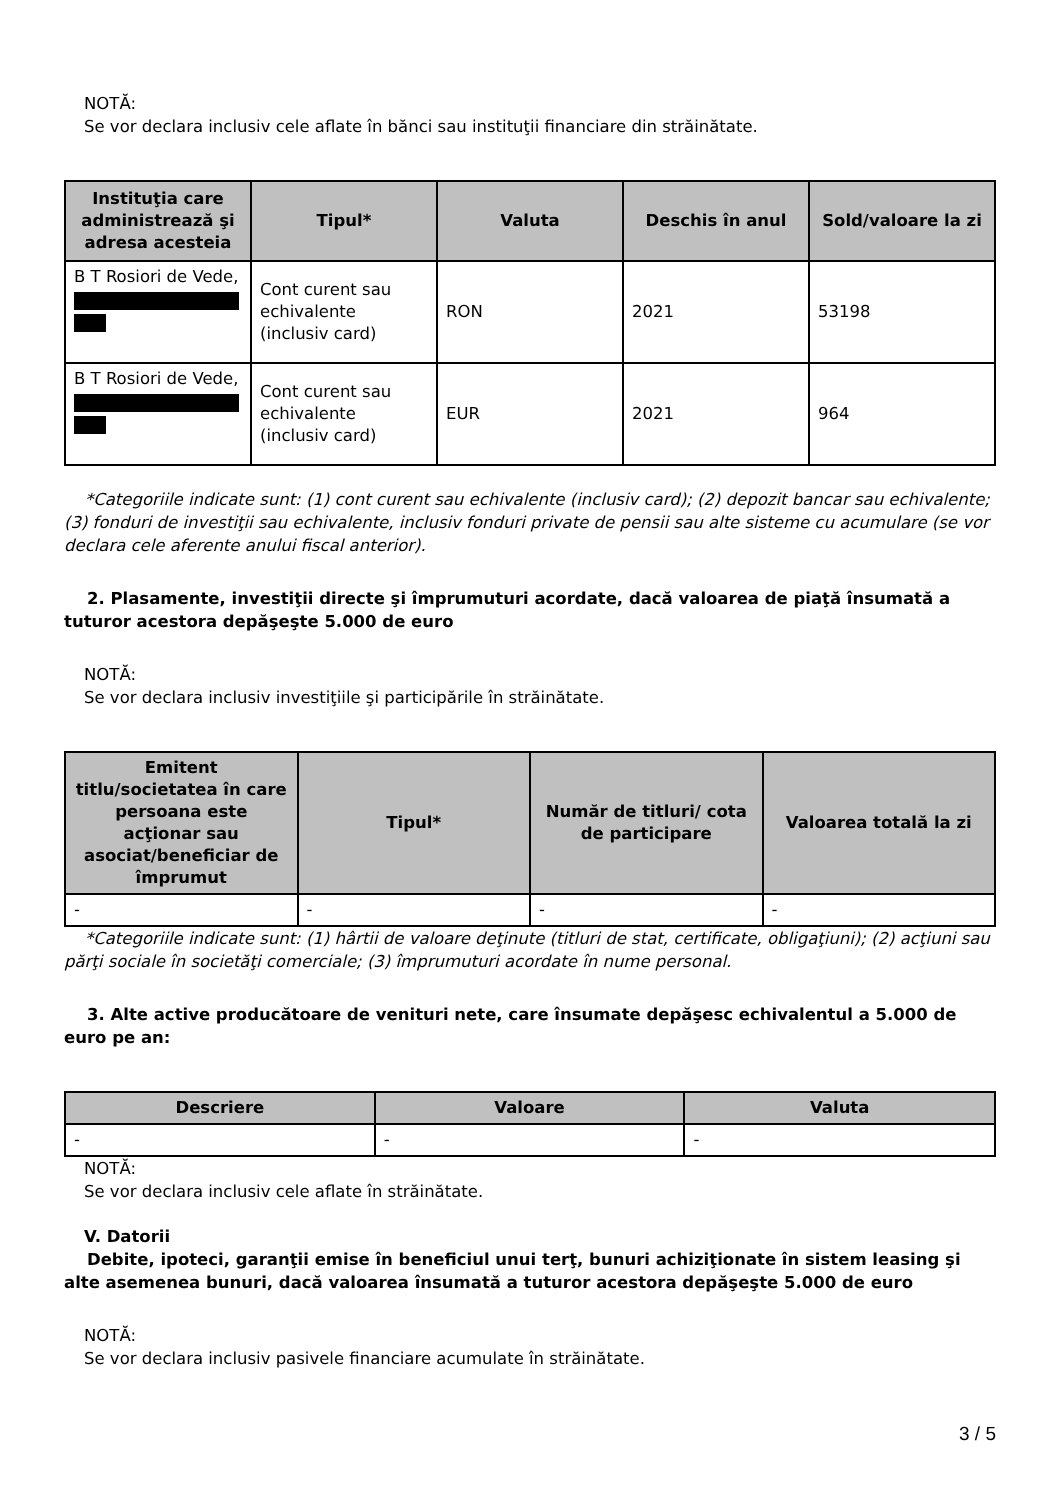NOTĂ:
Se vor declara inclusiv cele aflate în bănci sau instituţii financiare din străinătate.
| Instituţia care administrează şi adresa acesteia | Tipul* | Valuta | Deschis în anul | Sold/valoare la zi |
| --- | --- | --- | --- | --- |
| B T Rosiori de Vede, | Cont curent sau echivalente (inclusiv card) | RON | 2021 | 53198 |
| B T Rosiori de Vede, | Cont curent sau echivalente (inclusiv card) | EUR | 2021 | 964 |
*Categoriile indicate sunt: (1) cont curent sau echivalente (inclusiv card); (2) depozit bancar sau echivalente; (3) fonduri de investiţii sau echivalente, inclusiv fonduri private de pensii sau alte sisteme cu acumulare (se vor declara cele aferente anului fiscal anterior).
2. Plasamente, investiţii directe şi împrumuturi acordate, dacă valoarea de piaţă însumată a tuturor acestora depăşeşte 5.000 de euro
NOTĂ:
Se vor declara inclusiv investiţiile şi participările în străinătate.
| Emitent titlu/societatea în care persoana este acţionar sau asociat/beneficiar de împrumut | Tipul* | Număr de titluri/ cota de participare | Valoarea totală la zi |
| --- | --- | --- | --- |
| - | - | - | - |
*Categoriile indicate sunt: (1) hârtii de valoare deţinute (titluri de stat, certificate, obligaţiuni); (2) acţiuni sau părţi sociale în societăţi comerciale; (3) împrumuturi acordate în nume personal.
3. Alte active producătoare de venituri nete, care însumate depăşesc echivalentul a 5.000 de euro pe an:
| Descriere | Valoare | Valuta |
| --- | --- | --- |
| - | - | - |
NOTĂ:
Se vor declara inclusiv cele aflate în străinătate.
V. Datorii
Debite, ipoteci, garanţii emise în beneficiul unui terţ, bunuri achiziţionate în sistem leasing şi alte asemenea bunuri, dacă valoarea însumată a tuturor acestora depăşeşte 5.000 de euro
NOTĂ:
Se vor declara inclusiv pasivele financiare acumulate în străinătate.
3 / 5